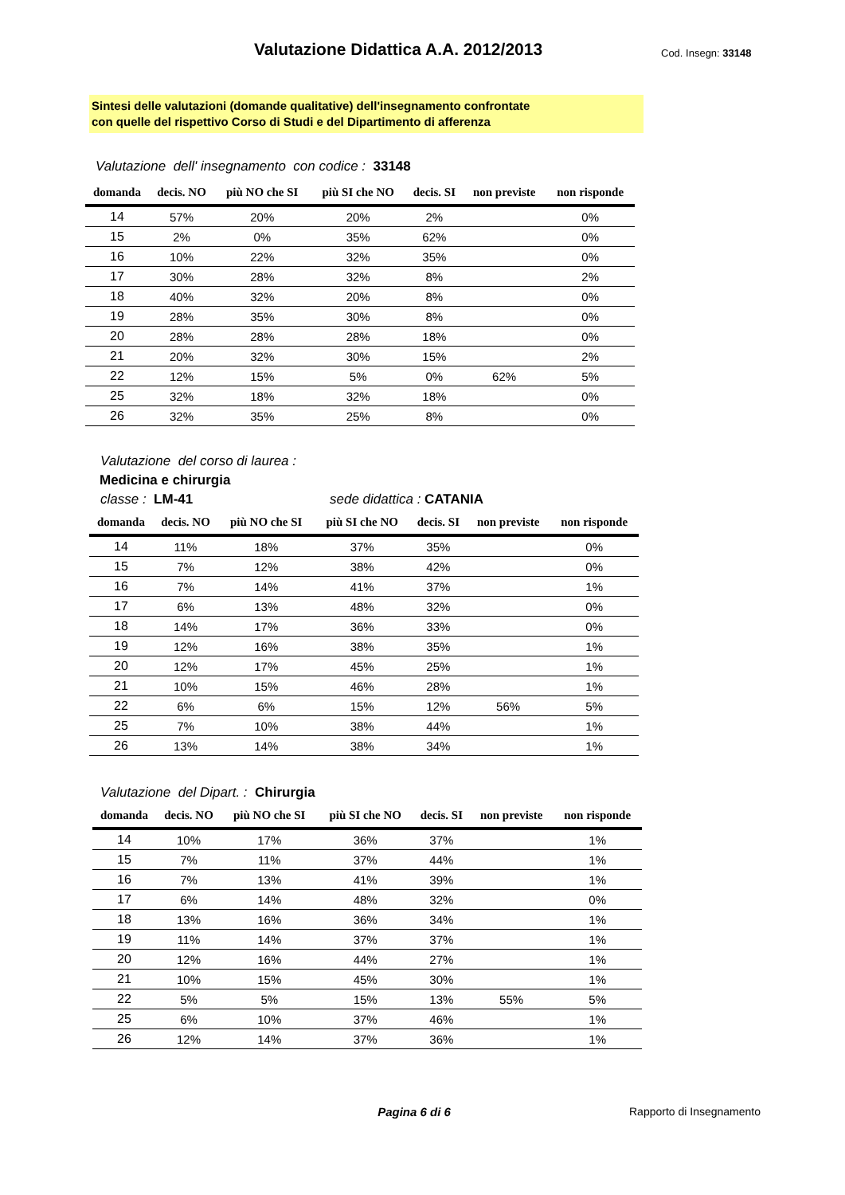Valutazione Didattica A.A. 2012/2013
Cod. Insegn: 33148
Sintesi delle valutazioni (domande qualitative) dell'insegnamento confrontate
con quelle del rispettivo Corso di Studi e del Dipartimento di afferenza
Valutazione dell' insegnamento con codice : 33148
| domanda | decis. NO | più NO che SI | più SI che NO | decis. SI | non previste | non risponde |
| --- | --- | --- | --- | --- | --- | --- |
| 14 | 57% | 20% | 20% | 2% | | 0% |
| 15 | 2% | 0% | 35% | 62% | | 0% |
| 16 | 10% | 22% | 32% | 35% | | 0% |
| 17 | 30% | 28% | 32% | 8% | | 2% |
| 18 | 40% | 32% | 20% | 8% | | 0% |
| 19 | 28% | 35% | 30% | 8% | | 0% |
| 20 | 28% | 28% | 28% | 18% | | 0% |
| 21 | 20% | 32% | 30% | 15% | | 2% |
| 22 | 12% | 15% | 5% | 0% | 62% | 5% |
| 25 | 32% | 18% | 32% | 18% | | 0% |
| 26 | 32% | 35% | 25% | 8% | | 0% |
Valutazione del corso di laurea :
Medicina e chirurgia
classe : LM-41 sede didattica : CATANIA
| domanda | decis. NO | più NO che SI | più SI che NO | decis. SI | non previste | non risponde |
| --- | --- | --- | --- | --- | --- | --- |
| 14 | 11% | 18% | 37% | 35% | | 0% |
| 15 | 7% | 12% | 38% | 42% | | 0% |
| 16 | 7% | 14% | 41% | 37% | | 1% |
| 17 | 6% | 13% | 48% | 32% | | 0% |
| 18 | 14% | 17% | 36% | 33% | | 0% |
| 19 | 12% | 16% | 38% | 35% | | 1% |
| 20 | 12% | 17% | 45% | 25% | | 1% |
| 21 | 10% | 15% | 46% | 28% | | 1% |
| 22 | 6% | 6% | 15% | 12% | 56% | 5% |
| 25 | 7% | 10% | 38% | 44% | | 1% |
| 26 | 13% | 14% | 38% | 34% | | 1% |
Valutazione del Dipart. : Chirurgia
| domanda | decis. NO | più NO che SI | più SI che NO | decis. SI | non previste | non risponde |
| --- | --- | --- | --- | --- | --- | --- |
| 14 | 10% | 17% | 36% | 37% | | 1% |
| 15 | 7% | 11% | 37% | 44% | | 1% |
| 16 | 7% | 13% | 41% | 39% | | 1% |
| 17 | 6% | 14% | 48% | 32% | | 0% |
| 18 | 13% | 16% | 36% | 34% | | 1% |
| 19 | 11% | 14% | 37% | 37% | | 1% |
| 20 | 12% | 16% | 44% | 27% | | 1% |
| 21 | 10% | 15% | 45% | 30% | | 1% |
| 22 | 5% | 5% | 15% | 13% | 55% | 5% |
| 25 | 6% | 10% | 37% | 46% | | 1% |
| 26 | 12% | 14% | 37% | 36% | | 1% |
Pagina 6 di 6 Rapporto di Insegnamento